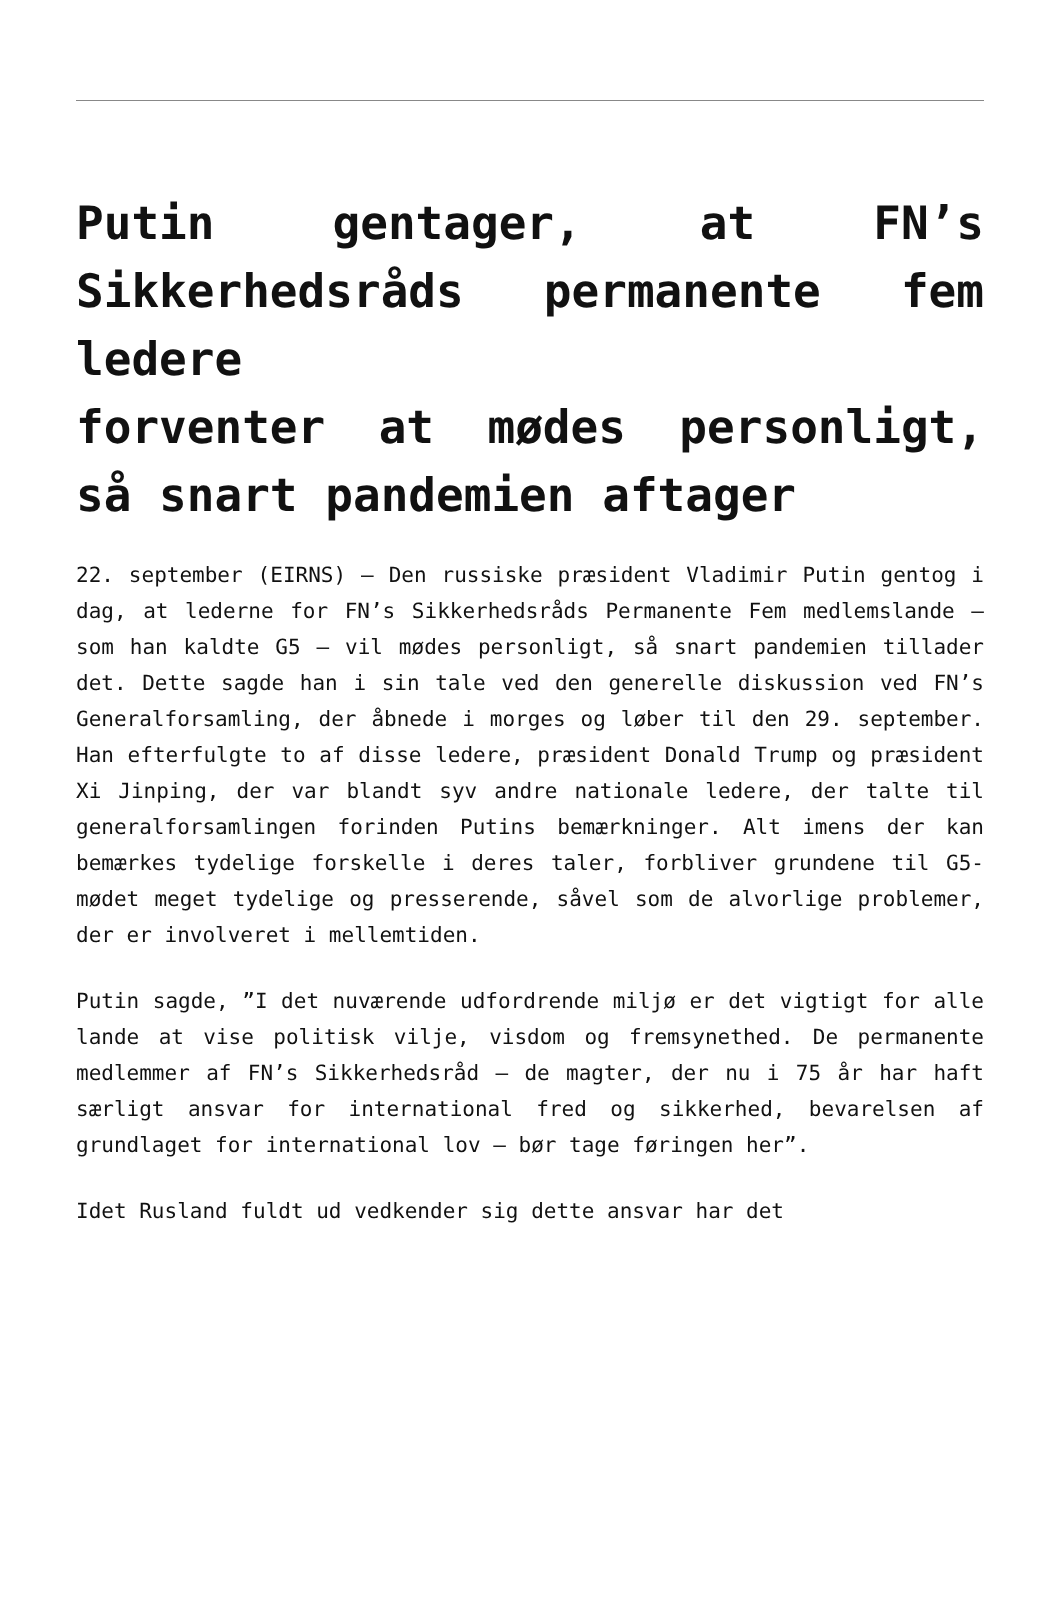Putin gentager, at FN’s Sikkerhedsråds permanente fem ledere
forventer at mødes personligt, så snart pandemien aftager
22. september (EIRNS) – Den russiske præsident Vladimir Putin gentog i dag, at lederne for FN’s Sikkerhedsråds Permanente Fem medlemslande – som han kaldte G5 – vil mødes personligt, så snart pandemien tillader det. Dette sagde han i sin tale ved den generelle diskussion ved FN’s Generalforsamling, der åbnede i morges og løber til den 29. september. Han efterfulgte to af disse ledere, præsident Donald Trump og præsident Xi Jinping, der var blandt syv andre nationale ledere, der talte til generalforsamlingen forinden Putins bemærkninger. Alt imens der kan bemærkes tydelige forskelle i deres taler, forbliver grundene til G5-mødet meget tydelige og presserende, såvel som de alvorlige problemer, der er involveret i mellemtiden.
Putin sagde, ”I det nuværende udfordrende miljø er det vigtigt for alle lande at vise politisk vilje, visdom og fremsynethed. De permanente medlemmer af FN’s Sikkerhedsråd – de magter, der nu i 75 år har haft særligt ansvar for international fred og sikkerhed, bevarelsen af grundlaget for international lov – bør tage føringen her”.
Idet Rusland fuldt ud vedkender sig dette ansvar har det